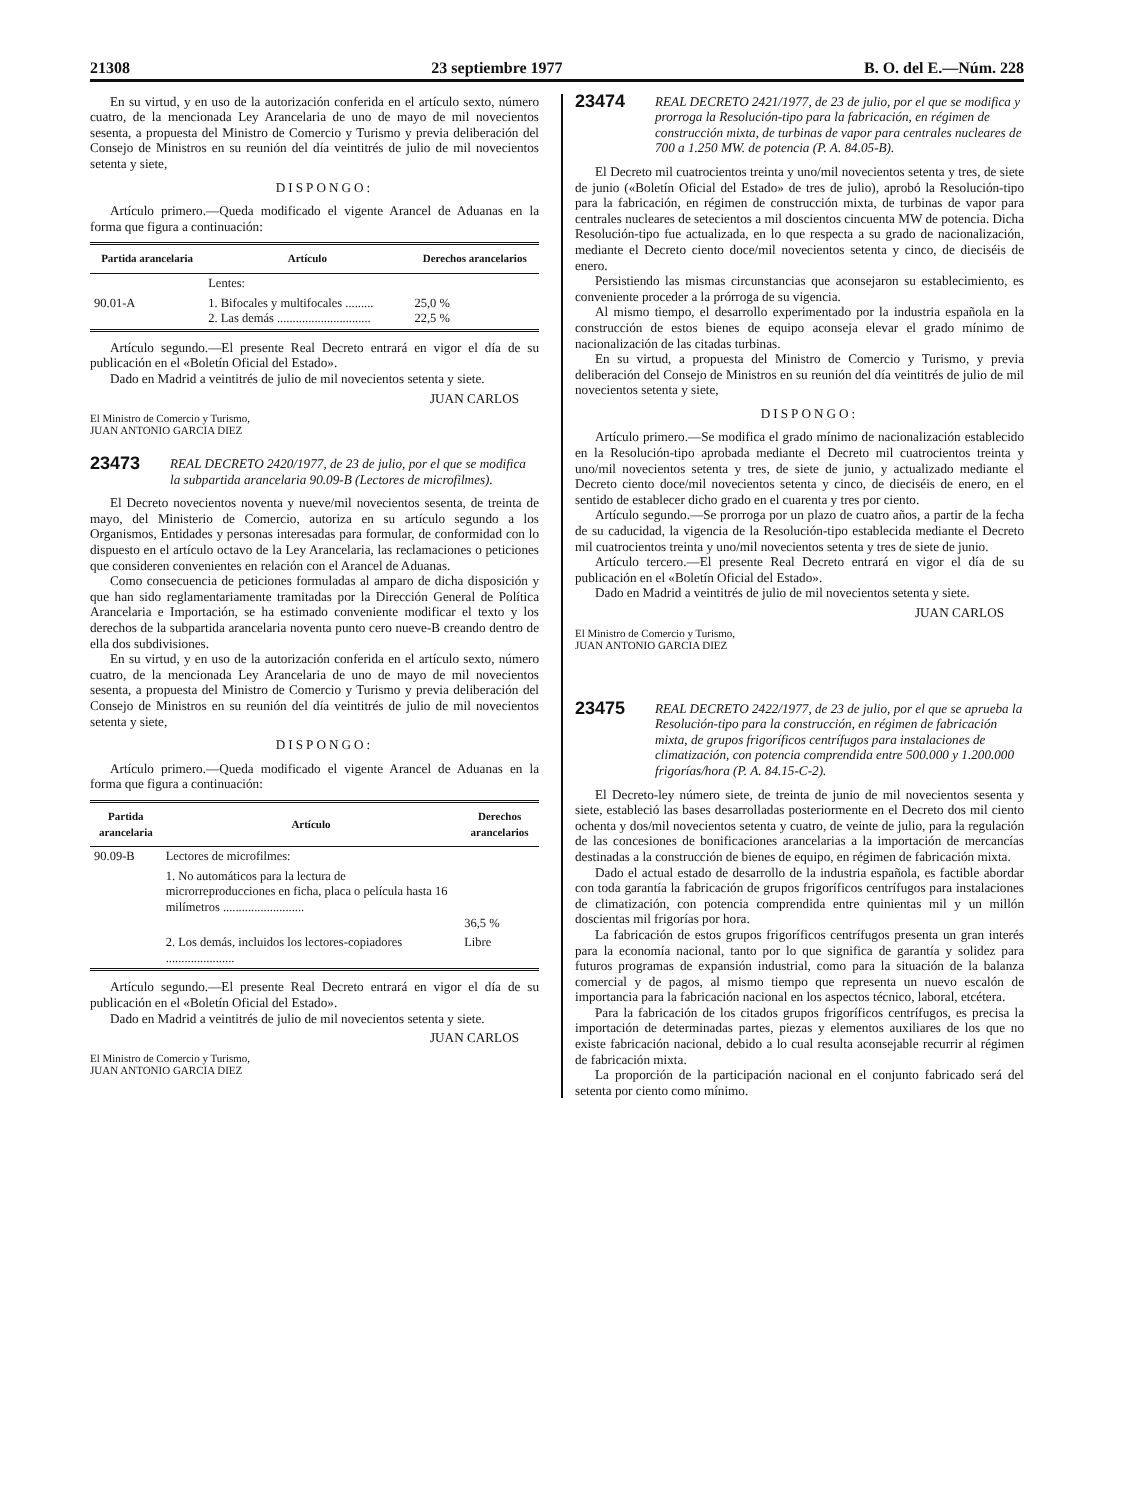21308 23 septiembre 1977 B. O. del E.—Núm. 228
En su virtud, y en uso de la autorización conferida en el artículo sexto, número cuatro, de la mencionada Ley Arancelaria de uno de mayo de mil novecientos sesenta, a propuesta del Ministro de Comercio y Turismo y previa deliberación del Consejo de Ministros en su reunión del día veintitrés de julio de mil novecientos setenta y siete,
DISPONGO:
Artículo primero.—Queda modificado el vigente Arancel de Aduanas en la forma que figura a continuación:
| Partida arancelaria | Artículo | Derechos arancelarios |
| --- | --- | --- |
| | Lentes: | |
| 90.01-A | 1. Bifocales y multifocales ......... 2. Las demás .............................. | 25,0 % 22,5 % |
Artículo segundo.—El presente Real Decreto entrará en vigor el día de su publicación en el «Boletín Oficial del Estado».
Dado en Madrid a veintitrés de julio de mil novecientos setenta y siete.
JUAN CARLOS
El Ministro de Comercio y Turismo,
JUAN ANTONIO GARCIA DIEZ
23473 REAL DECRETO 2420/1977, de 23 de julio, por el que se modifica la subpartida arancelaria 90.09-B (Lectores de microfilmes).
El Decreto novecientos noventa y nueve/mil novecientos sesenta, de treinta de mayo, del Ministerio de Comercio, autoriza en su artículo segundo a los Organismos, Entidades y personas interesadas para formular, de conformidad con lo dispuesto en el artículo octavo de la Ley Arancelaria, las reclamaciones o peticiones que consideren convenientes en relación con el Arancel de Aduanas.
Como consecuencia de peticiones formuladas al amparo de dicha disposición y que han sido reglamentariamente tramitadas por la Dirección General de Política Arancelaria e Importación, se ha estimado conveniente modificar el texto y los derechos de la subpartida arancelaria noventa punto cero nueve-B creando dentro de ella dos subdivisiones.
En su virtud, y en uso de la autorización conferida en el artículo sexto, número cuatro, de la mencionada Ley Arancelaria de uno de mayo de mil novecientos sesenta, a propuesta del Ministro de Comercio y Turismo y previa deliberación del Consejo de Ministros en su reunión del día veintitrés de julio de mil novecientos setenta y siete,
DISPONGO:
Artículo primero.—Queda modificado el vigente Arancel de Aduanas en la forma que figura a continuación:
| Partida arancelaria | Artículo | Derechos arancelarios |
| --- | --- | --- |
| 90.09-B | Lectores de microfilmes: | |
| | 1. No automáticos para la lectura de microrreproducciones en ficha, placa o película hasta 16 milímetros .......................... | 36,5 % |
| | 2. Los demás, incluidos los lectores-copiadores ...................... | Libre |
Artículo segundo.—El presente Real Decreto entrará en vigor el día de su publicación en el «Boletín Oficial del Estado».
Dado en Madrid a veintitrés de julio de mil novecientos setenta y siete.
JUAN CARLOS
El Ministro de Comercio y Turismo,
JUAN ANTONIO GARCIA DIEZ
23474 REAL DECRETO 2421/1977, de 23 de julio, por el que se modifica y prorroga la Resolución-tipo para la fabricación, en régimen de construcción mixta, de turbinas de vapor para centrales nucleares de 700 a 1.250 MW. de potencia (P. A. 84.05-B).
El Decreto mil cuatrocientos treinta y uno/mil novecientos setenta y tres, de siete de junio («Boletín Oficial del Estado» de tres de julio), aprobó la Resolución-tipo para la fabricación, en régimen de construcción mixta, de turbinas de vapor para centrales nucleares de setecientos a mil doscientos cincuenta MW de potencia. Dicha Resolución-tipo fue actualizada, en lo que respecta a su grado de nacionalización, mediante el Decreto ciento doce/mil novecientos setenta y cinco, de dieciséis de enero.
Persistiendo las mismas circunstancias que aconsejaron su establecimiento, es conveniente proceder a la prórroga de su vigencia.
Al mismo tiempo, el desarrollo experimentado por la industria española en la construcción de estos bienes de equipo aconseja elevar el grado mínimo de nacionalización de las citadas turbinas.
En su virtud, a propuesta del Ministro de Comercio y Turismo, y previa deliberación del Consejo de Ministros en su reunión del día veintitrés de julio de mil novecientos setenta y siete,
DISPONGO:
Artículo primero.—Se modifica el grado mínimo de nacionalización establecido en la Resolución-tipo aprobada mediante el Decreto mil cuatrocientos treinta y uno/mil novecientos setenta y tres, de siete de junio, y actualizado mediante el Decreto ciento doce/mil novecientos setenta y cinco, de dieciséis de enero, en el sentido de establecer dicho grado en el cuarenta y tres por ciento.
Artículo segundo.—Se prorroga por un plazo de cuatro años, a partir de la fecha de su caducidad, la vigencia de la Resolución-tipo establecida mediante el Decreto mil cuatrocientos treinta y uno/mil novecientos setenta y tres de siete de junio.
Artículo tercero.—El presente Real Decreto entrará en vigor el día de su publicación en el «Boletín Oficial del Estado».
Dado en Madrid a veintitrés de julio de mil novecientos setenta y siete.
JUAN CARLOS
El Ministro de Comercio y Turismo,
JUAN ANTONIO GARCIA DIEZ
23475 REAL DECRETO 2422/1977, de 23 de julio, por el que se aprueba la Resolución-tipo para la construcción, en régimen de fabricación mixta, de grupos frigoríficos centrífugos para instalaciones de climatización, con potencia comprendida entre 500.000 y 1.200.000 frigorías/hora (P. A. 84.15-C-2).
El Decreto-ley número siete, de treinta de junio de mil novecientos sesenta y siete, estableció las bases desarrolladas posteriormente en el Decreto dos mil ciento ochenta y dos/mil novecientos setenta y cuatro, de veinte de julio, para la regulación de las concesiones de bonificaciones arancelarias a la importación de mercancías destinadas a la construcción de bienes de equipo, en régimen de fabricación mixta.
Dado el actual estado de desarrollo de la industria española, es factible abordar con toda garantía la fabricación de grupos frigoríficos centrífugos para instalaciones de climatización, con potencia comprendida entre quinientas mil y un millón doscientas mil frigorías por hora.
La fabricación de estos grupos frigoríficos centrífugos presenta un gran interés para la economía nacional, tanto por lo que significa de garantía y solidez para futuros programas de expansión industrial, como para la situación de la balanza comercial y de pagos, al mismo tiempo que representa un nuevo escalón de importancia para la fabricación nacional en los aspectos técnico, laboral, etcétera.
Para la fabricación de los citados grupos frigoríficos centrífugos, es precisa la importación de determinadas partes, piezas y elementos auxiliares de los que no existe fabricación nacional, debido a lo cual resulta aconsejable recurrir al régimen de fabricación mixta.
La proporción de la participación nacional en el conjunto fabricado será del setenta por ciento como mínimo.